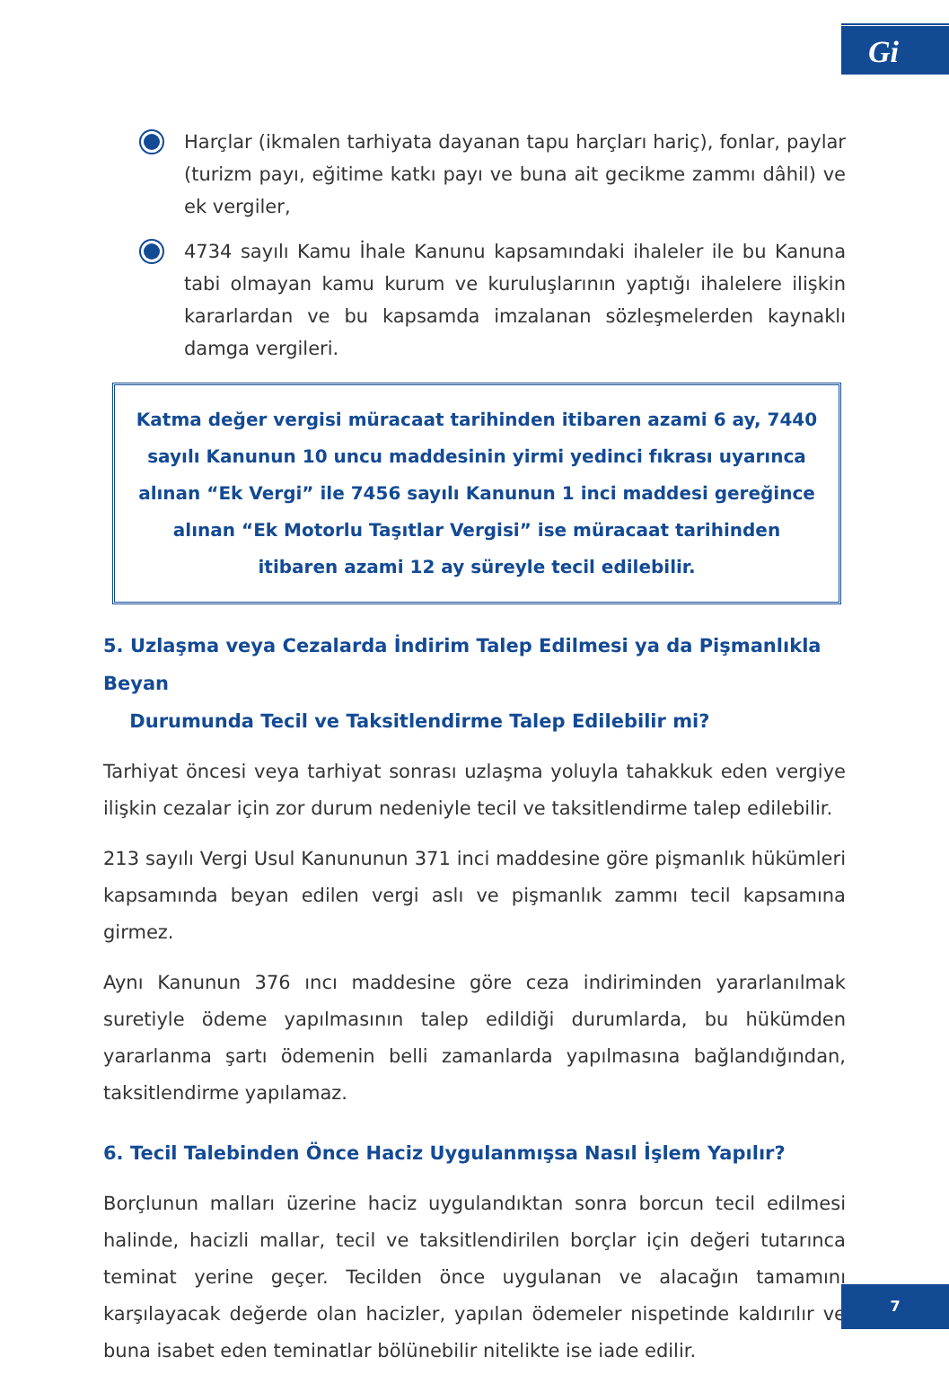Gi
Harçlar (ikmalen tarhiyata dayanan tapu harçları hariç), fonlar, paylar (turizm payı, eğitime katkı payı ve buna ait gecikme zammı dâhil) ve ek vergiler,
4734 sayılı Kamu İhale Kanunu kapsamındaki ihaleler ile bu Kanuna tabi olmayan kamu kurum ve kuruluşlarının yaptığı ihalelere ilişkin kararlardan ve bu kapsamda imzalanan sözleşmelerden kaynaklı damga vergileri.
Katma değer vergisi müracaat tarihinden itibaren azami 6 ay, 7440 sayılı Kanunun 10 uncu maddesinin yirmi yedinci fıkrası uyarınca alınan “Ek Vergi” ile 7456 sayılı Kanunun 1 inci maddesi gereğince alınan “Ek Motorlu Taşıtlar Vergisi” ise müracaat tarihinden itibaren azami 12 ay süreyle tecil edilebilir.
5. Uzlaşma veya Cezalarda İndirim Talep Edilmesi ya da Pişmanlıkla Beyan
Durumunda Tecil ve Taksitlendirme Talep Edilebilir mi?
Tarhiyat öncesi veya tarhiyat sonrası uzlaşma yoluyla tahakkuk eden vergiye ilişkin cezalar için zor durum nedeniyle tecil ve taksitlendirme talep edilebilir.
213 sayılı Vergi Usul Kanununun 371 inci maddesine göre pişmanlık hükümleri kapsamında beyan edilen vergi aslı ve pişmanlık zammı tecil kapsamına girmez.
Aynı Kanunun 376 ıncı maddesine göre ceza indiriminden yararlanılmak suretiyle ödeme yapılmasının talep edildiği durumlarda, bu hükümden yararlanma şartı ödemenin belli zamanlarda yapılmasına bağlandığından, taksitlendirme yapılamaz.
6. Tecil Talebinden Önce Haciz Uygulanmışsa Nasıl İşlem Yapılır?
Borçlunun malları üzerine haciz uygulandıktan sonra borcun tecil edilmesi halinde, hacizli mallar, tecil ve taksitlendirilen borçlar için değeri tutarınca teminat yerine geçer. Tecilden önce uygulanan ve alacağın tamamını karşılayacak değerde olan hacizler, yapılan ödemeler nispetinde kaldırılır ve buna isabet eden teminatlar bölünebilir nitelikte ise iade edilir.
7